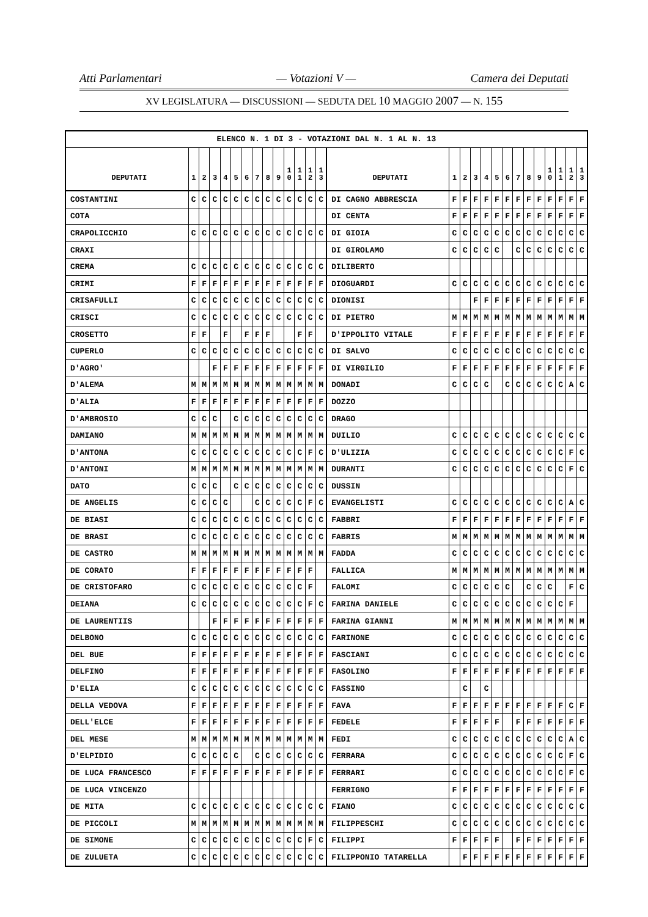Atti Parlamentari — Votazioni V — Camera dei Deputati
XV LEGISLATURA — DISCUSSIONI — SEDUTA DEL 10 MAGGIO 2007 — N. 155
| ELENCO N. 1 DI 3 - VOTAZIONI DAL N. 1 AL N. 13 | | | | | | | | | | | | | | | | | | | | | | | | | | | |
| --- | --- | --- | --- | --- | --- | --- | --- | --- | --- | --- | --- | --- | --- | --- | --- | --- | --- | --- | --- | --- | --- | --- | --- | --- | --- | --- | --- |
| DEPUTATI | 1 | 2 | 3 | 4 | 5 | 6 | 7 | 8 | 9 | 1 0 | 1 1 | 1 2 | 1 3 | DEPUTATI | 1 | 2 | 3 | 4 | 5 | 6 | 7 | 8 | 9 | 1 0 | 1 1 | 1 2 | 1 3 |
| COSTANTINI | C | C | C | C | C | C | C | C | C | C | C | C | C | DI CAGNO ABBRESCIA | F | F | F | F | F | F | F | F | F | F | F | F | F |
| COTA | | | | | | | | | | | | | | DI CENTA | F | F | F | F | F | F | F | F | F | F | F | F | F |
| CRAPOLICCHIO | C | C | C | C | C | C | C | C | C | C | C | C | C | DI GIOIA | C | C | C | C | C | C | C | C | C | C | C | C | C |
| CRAXI | | | | | | | | | | | | | | DI GIROLAMO | C | C | C | C | C | | C | C | C | C | C | C | C |
| CREMA | C | C | C | C | C | C | C | C | C | C | C | C | C | DILIBERTO | | | | | | | | | | | | | |
| CRIMI | F | F | F | F | F | F | F | F | F | F | F | F | F | DIOGUARDI | C | C | C | C | C | C | C | C | C | C | C | C | C |
| CRISAFULLI | C | C | C | C | C | C | C | C | C | C | C | C | C | DIONISI | | | F | F | F | F | F | F | F | F | F | F | F |
| CRISCI | C | C | C | C | C | C | C | C | C | C | C | C | C | DI PIETRO | M | M | M | M | M | M | M | M | M | M | M | M | M |
| CROSETTO | F | F | | F | | F | F | F | | | F | F | | D'IPPOLITO VITALE | F | F | F | F | F | F | F | F | F | F | F | F | F |
| CUPERLO | C | C | C | C | C | C | C | C | C | C | C | C | C | DI SALVO | C | C | C | C | C | C | C | C | C | C | C | C | C |
| D'AGRO' | | | F | F | F | F | F | F | F | F | F | F | F | DI VIRGILIO | F | F | F | F | F | F | F | F | F | F | F | F | F |
| D'ALEMA | M | M | M | M | M | M | M | M | M | M | M | M | M | DONADI | C | C | C | C | | C | C | C | C | C | C | A | C |
| D'ALIA | F | F | F | F | F | F | F | F | F | F | F | F | F | DOZZO | | | | | | | | | | | | | |
| D'AMBROSIO | C | C | C | | C | C | C | C | C | C | C | C | C | DRAGO | | | | | | | | | | | | | |
| DAMIANO | M | M | M | M | M | M | M | M | M | M | M | M | M | DUILIO | C | C | C | C | C | C | C | C | C | C | C | C | C |
| D'ANTONA | C | C | C | C | C | C | C | C | C | C | C | F | C | D'ULIZIA | C | C | C | C | C | C | C | C | C | C | C | F | C |
| D'ANTONI | M | M | M | M | M | M | M | M | M | M | M | M | M | DURANTI | C | C | C | C | C | C | C | C | C | C | C | F | C |
| DATO | C | C | C | | C | C | C | C | C | C | C | C | C | DUSSIN | | | | | | | | | | | | | |
| DE ANGELIS | C | C | C | C | | | C | C | C | C | C | F | C | EVANGELISTI | C | C | C | C | C | C | C | C | C | C | C | A | C |
| DE BIASI | C | C | C | C | C | C | C | C | C | C | C | C | C | FABBRI | F | F | F | F | F | F | F | F | F | F | F | F | F |
| DE BRASI | C | C | C | C | C | C | C | C | C | C | C | C | C | FABRIS | M | M | M | M | M | M | M | M | M | M | M | M | M |
| DE CASTRO | M | M | M | M | M | M | M | M | M | M | M | M | M | FADDA | C | C | C | C | C | C | C | C | C | C | C | C | C |
| DE CORATO | F | F | F | F | F | F | F | F | F | F | F | F | | FALLICA | M | M | M | M | M | M | M | M | M | M | M | M | M |
| DE CRISTOFARO | C | C | C | C | C | C | C | C | C | C | C | F | | FALOMI | C | C | C | C | C | C | | C | C | C | | F | C |
| DEIANA | C | C | C | C | C | C | C | C | C | C | C | F | C | FARINA DANIELE | C | C | C | C | C | C | C | C | C | C | C | F | |
| DE LAURENTIIS | | | F | F | F | F | F | F | F | F | F | F | F | FARINA GIANNI | M | M | M | M | M | M | M | M | M | M | M | M | M |
| DELBONO | C | C | C | C | C | C | C | C | C | C | C | C | C | FARINONE | C | C | C | C | C | C | C | C | C | C | C | C | C |
| DEL BUE | F | F | F | F | F | F | F | F | F | F | F | F | F | FASCIANI | C | C | C | C | C | C | C | C | C | C | C | C | C |
| DELFINO | F | F | F | F | F | F | F | F | F | F | F | F | F | FASOLINO | F | F | F | F | F | F | F | F | F | F | F | F | F |
| D'ELIA | C | C | C | C | C | C | C | C | C | C | C | C | C | FASSINO | | C | | C | | | | | | | | | |
| DELLA VEDOVA | F | F | F | F | F | F | F | F | F | F | F | F | F | FAVA | F | F | F | F | F | F | F | F | F | F | F | C | F |
| DELL'ELCE | F | F | F | F | F | F | F | F | F | F | F | F | F | FEDELE | F | F | F | F | F | | F | F | F | F | F | F | F |
| DEL MESE | M | M | M | M | M | M | M | M | M | M | M | M | M | FEDI | C | C | C | C | C | C | C | C | C | C | C | A | C |
| D'ELPIDIO | C | C | C | C | C | | C | C | C | C | C | C | C | FERRARA | C | C | C | C | C | C | C | C | C | C | C | F | C |
| DE LUCA FRANCESCO | F | F | F | F | F | F | F | F | F | F | F | F | F | FERRARI | C | C | C | C | C | C | C | C | C | C | C | F | C |
| DE LUCA VINCENZO | | | | | | | | | | | | | | FERRIGNO | F | F | F | F | F | F | F | F | F | F | F | F | F |
| DE MITA | C | C | C | C | C | C | C | C | C | C | C | C | C | FIANO | C | C | C | C | C | C | C | C | C | C | C | C | C |
| DE PICCOLI | M | M | M | M | M | M | M | M | M | M | M | M | M | FILIPPESCHI | C | C | C | C | C | C | C | C | C | C | C | C | C |
| DE SIMONE | C | C | C | C | C | C | C | C | C | C | C | F | C | FILIPPI | F | F | F | F | F | | F | F | F | F | F | F | F |
| DE ZULUETA | C | C | C | C | C | C | C | C | C | C | C | C | C | FILIPPONIO TATARELLA | | F | F | F | F | F | F | F | F | F | F | F | F |